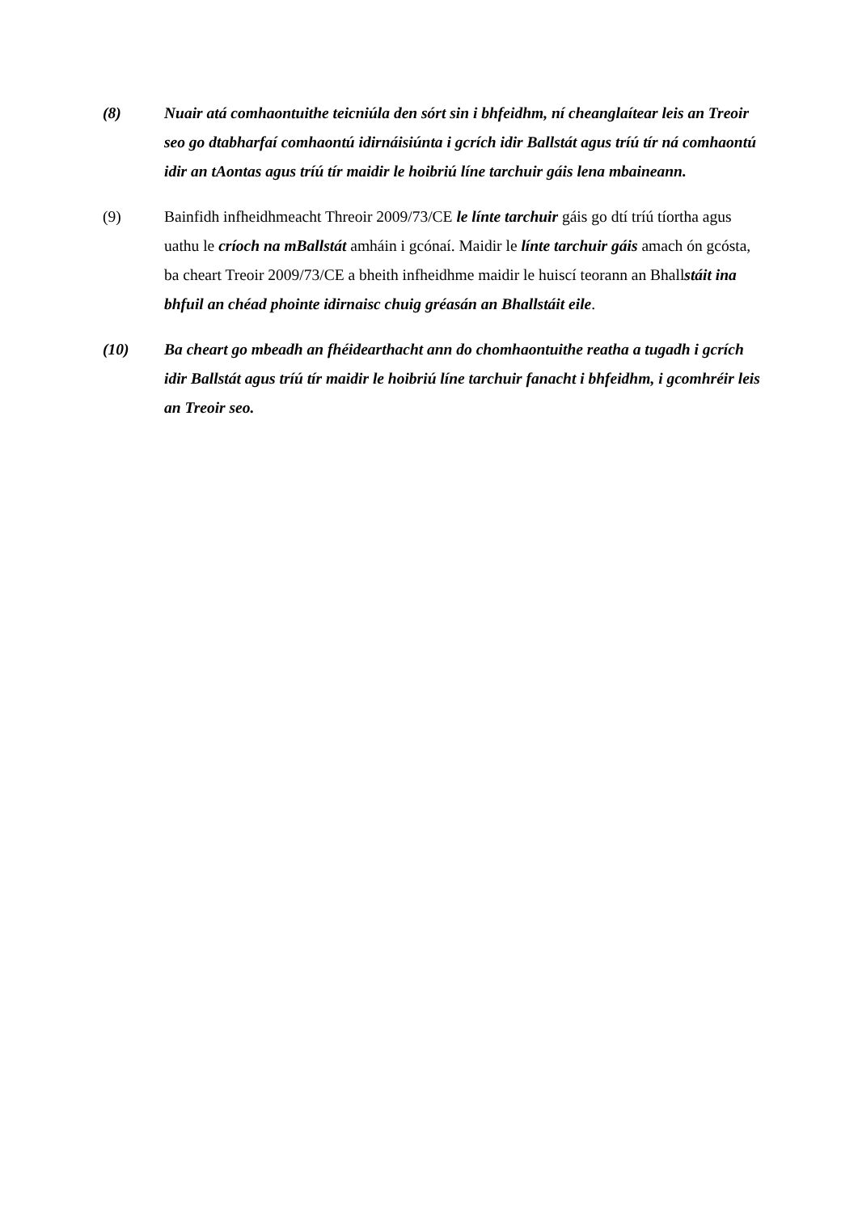(8) Nuair atá comhaontuithe teicniúla den sórt sin i bhfeidhm, ní cheanglaítear leis an Treoir seo go dtabharfaí comhaontú idirnáisiúnta i gcrích idir Ballstát agus tríú tír ná comhaontú idir an tAontas agus tríú tír maidir le hoibriú líne tarchuir gáis lena mbaineann.
(9) Bainfidh infheidhmeacht Threoir 2009/73/CE le línte tarchuir gáis go dtí tríú tíortha agus uathu le críoch na mBallstát amháin i gcónaí. Maidir le línte tarchuir gáis amach ón gcósta, ba cheart Treoir 2009/73/CE a bheith infheidhme maidir le huiscí teorann an Bhallstáit ina bhfuil an chéad phointe idirnaisc chuig gréasán an Bhallstáit eile.
(10) Ba cheart go mbeadh an fhéidearthacht ann do chomhaontuithe reatha a tugadh i gcrích idir Ballstát agus tríú tír maidir le hoibriú líne tarchuir fanacht i bhfeidhm, i gcomhréir leis an Treoir seo.